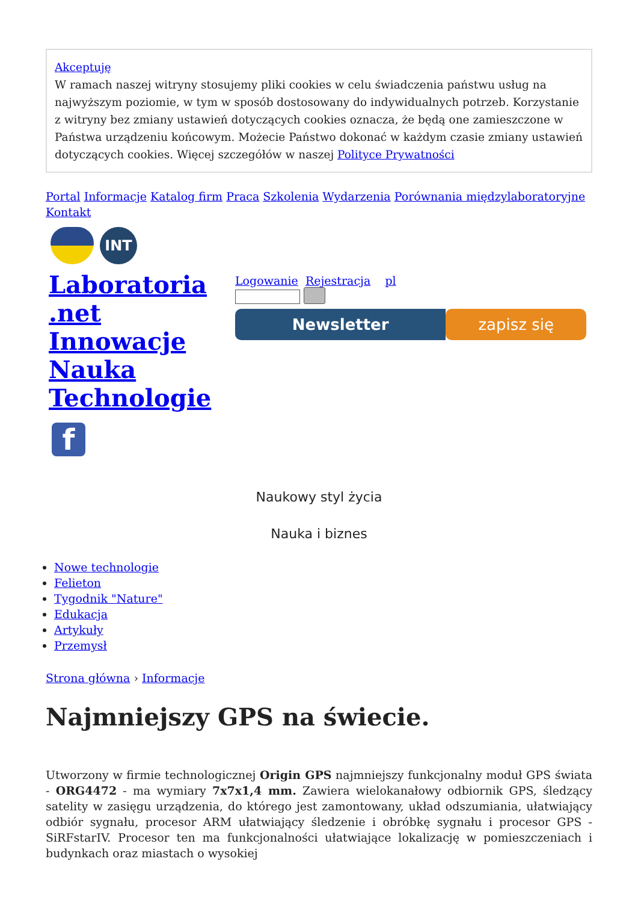Akceptuję
W ramach naszej witryny stosujemy pliki cookies w celu świadczenia państwu usług na najwyższym poziomie, w tym w sposób dostosowany do indywidualnych potrzeb. Korzystanie z witryny bez zmiany ustawień dotyczących cookies oznacza, że będą one zamieszczone w Państwa urządzeniu końcowym. Możecie Państwo dokonać w każdym czasie zmiany ustawień dotyczących cookies. Więcej szczegółów w naszej Polityce Prywatności
Portal Informacje Katalog firm Praca Szkolenia Wydarzenia Porównania międzylaboratoryjne Kontakt
INT
Laboratoria .net Innowacje Nauka Technologie
Logowanie Rejestracja pl
Newsletter zapisz się
f
Naukowy styl życia
Nauka i biznes
Nowe technologie
Felieton
Tygodnik "Nature"
Edukacja
Artykuły
Przemysł
Strona główna › Informacje
Najmniejszy GPS na świecie.
Utworzony w firmie technologicznej Origin GPS najmniejszy funkcjonalny moduł GPS świata - ORG4472 - ma wymiary 7x7x1,4 mm. Zawiera wielokanałowy odbiornik GPS, śledzący satelity w zasięgu urządzenia, do którego jest zamontowany, układ odszumiania, ułatwiający odbiór sygnału, procesor ARM ułatwiający śledzenie i obróbkę sygnału i procesor GPS - SiRFstarIV. Procesor ten ma funkcjonalności ułatwiające lokalizację w pomieszczeniach i budynkach oraz miastach o wysokiej